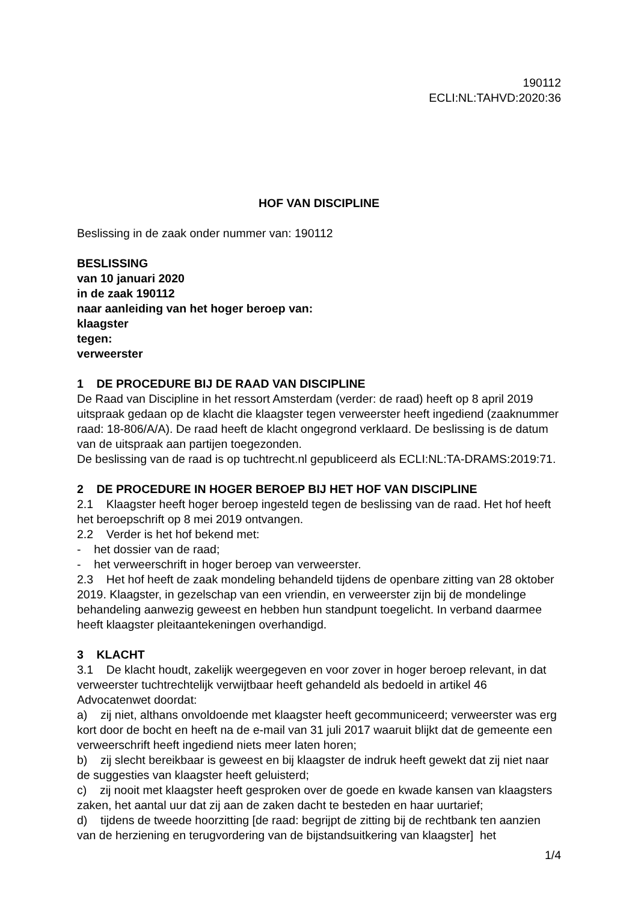190112
ECLI:NL:TAHVD:2020:36
HOF VAN DISCIPLINE
Beslissing in de zaak onder nummer van: 190112
BESLISSING
van 10 januari 2020
in de zaak 190112
naar aanleiding van het hoger beroep van:
klaagster
tegen:
verweerster
1 DE PROCEDURE BIJ DE RAAD VAN DISCIPLINE
De Raad van Discipline in het ressort Amsterdam (verder: de raad) heeft op 8 april 2019 uitspraak gedaan op de klacht die klaagster tegen verweerster heeft ingediend (zaaknummer raad: 18-806/A/A). De raad heeft de klacht ongegrond verklaard. De beslissing is de datum van de uitspraak aan partijen toegezonden.
De beslissing van de raad is op tuchtrecht.nl gepubliceerd als ECLI:NL:TA-DRAMS:2019:71.
2 DE PROCEDURE IN HOGER BEROEP BIJ HET HOF VAN DISCIPLINE
2.1 Klaagster heeft hoger beroep ingesteld tegen de beslissing van de raad. Het hof heeft het beroepschrift op 8 mei 2019 ontvangen.
2.2 Verder is het hof bekend met:
- het dossier van de raad;
- het verweerschrift in hoger beroep van verweerster.
2.3 Het hof heeft de zaak mondeling behandeld tijdens de openbare zitting van 28 oktober 2019. Klaagster, in gezelschap van een vriendin, en verweerster zijn bij de mondelinge behandeling aanwezig geweest en hebben hun standpunt toegelicht. In verband daarmee heeft klaagster pleitaantekeningen overhandigd.
3 KLACHT
3.1 De klacht houdt, zakelijk weergegeven en voor zover in hoger beroep relevant, in dat verweerster tuchtrechtelijk verwijtbaar heeft gehandeld als bedoeld in artikel 46 Advocatenwet doordat:
a) zij niet, althans onvoldoende met klaagster heeft gecommuniceerd; verweerster was erg kort door de bocht en heeft na de e-mail van 31 juli 2017 waaruit blijkt dat de gemeente een verweerschrift heeft ingediend niets meer laten horen;
b) zij slecht bereikbaar is geweest en bij klaagster de indruk heeft gewekt dat zij niet naar de suggesties van klaagster heeft geluisterd;
c) zij nooit met klaagster heeft gesproken over de goede en kwade kansen van klaagsters zaken, het aantal uur dat zij aan de zaken dacht te besteden en haar uurtarief;
d) tijdens de tweede hoorzitting [de raad: begrijpt de zitting bij de rechtbank ten aanzien van de herziening en terugvordering van de bijstandsuitkering van klaagster] het
1/4